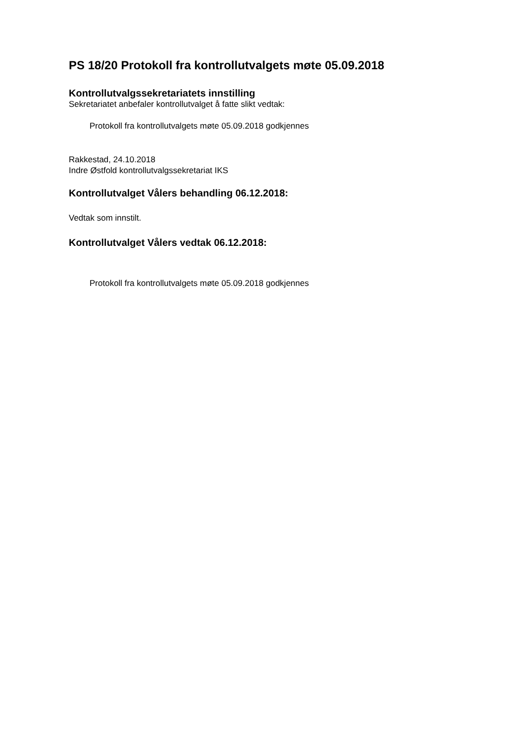PS 18/20 Protokoll fra kontrollutvalgets møte 05.09.2018
Kontrollutvalgssekretariatets innstilling
Sekretariatet anbefaler kontrollutvalget å fatte slikt vedtak:
Protokoll fra kontrollutvalgets møte 05.09.2018 godkjennes
Rakkestad, 24.10.2018
Indre Østfold kontrollutvalgssekretariat IKS
Kontrollutvalget Vålers behandling 06.12.2018:
Vedtak som innstilt.
Kontrollutvalget Vålers vedtak 06.12.2018:
Protokoll fra kontrollutvalgets møte 05.09.2018 godkjennes